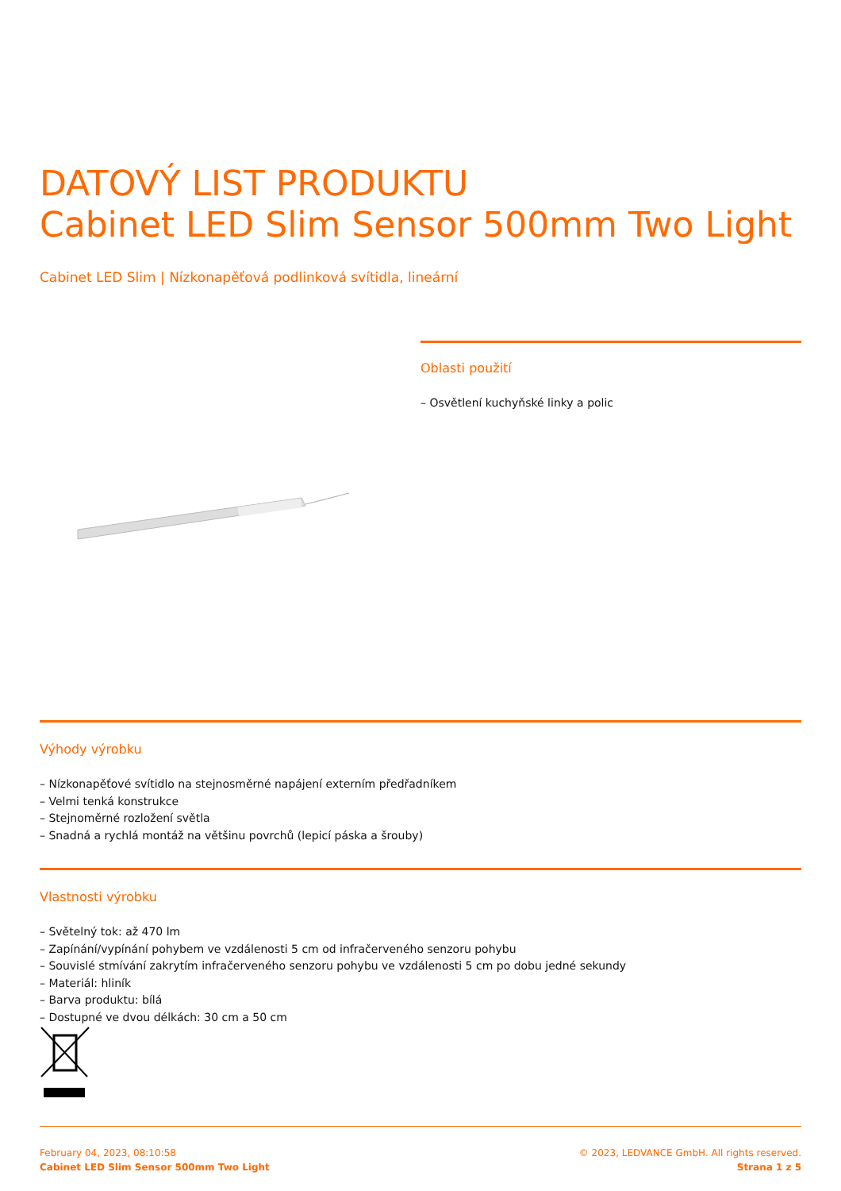DATOVÝ LIST PRODUKTU
Cabinet LED Slim Sensor 500mm Two Light
Cabinet LED Slim | Nízkonapěťová podlinková svítidla, lineární
Oblasti použití
– Osvětlení kuchyňské linky a polic
Výhody výrobku
– Nízkonapěťové svítidlo na stejnosměrné napájení externím předřadníkem
– Velmi tenká konstrukce
– Stejnoměrné rozložení světla
– Snadná a rychlá montáž na většinu povrchů (lepicí páska a šrouby)
Vlastnosti výrobku
– Světelný tok: až 470 lm
– Zapínání/vypínání pohybem ve vzdálenosti 5 cm od infračerveného senzoru pohybu
– Souvislé stmívání zakrytím infračerveného senzoru pohybu ve vzdálenosti 5 cm po dobu jedné sekundy
– Materiál: hliník
– Barva produktu: bílá
– Dostupné ve dvou délkách: 30 cm a 50 cm
February 04, 2023, 08:10:58
Cabinet LED Slim Sensor 500mm Two Light
© 2023, LEDVANCE GmbH. All rights reserved.
Strana 1 z 5